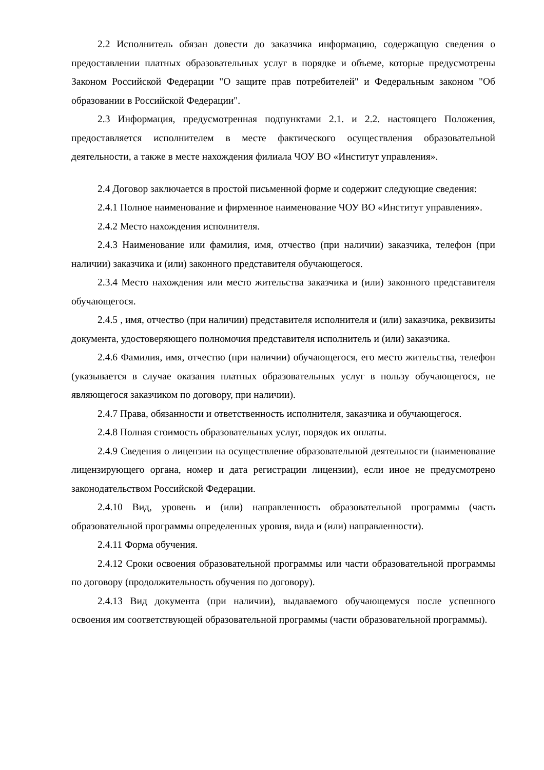2.2 Исполнитель обязан довести до заказчика информацию, содержащую сведения о предоставлении платных образовательных услуг в порядке и объеме, которые предусмотрены Законом Российской Федерации "О защите прав потребителей" и Федеральным законом "Об образовании в Российской Федерации".
2.3 Информация, предусмотренная подпунктами 2.1. и 2.2. настоящего Положения, предоставляется исполнителем в месте фактического осуществления образовательной деятельности, а также в месте нахождения филиала ЧОУ ВО «Институт управления».
2.4 Договор заключается в простой письменной форме и содержит следующие сведения:
2.4.1 Полное наименование и фирменное наименование ЧОУ ВО «Институт управления».
2.4.2 Место нахождения исполнителя.
2.4.3 Наименование или фамилия, имя, отчество (при наличии) заказчика, телефон (при наличии) заказчика и (или) законного представителя обучающегося.
2.3.4 Место нахождения или место жительства заказчика и (или) законного представителя обучающегося.
2.4.5 , имя, отчество (при наличии) представителя исполнителя и (или) заказчика, реквизиты документа, удостоверяющего полномочия представителя исполнитель и (или) заказчика.
2.4.6 Фамилия, имя, отчество (при наличии) обучающегося, его место жительства, телефон (указывается в случае оказания платных образовательных услуг в пользу обучающегося, не являющегося заказчиком по договору, при наличии).
2.4.7 Права, обязанности и ответственность исполнителя, заказчика и обучающегося.
2.4.8 Полная стоимость образовательных услуг, порядок их оплаты.
2.4.9 Сведения о лицензии на осуществление образовательной деятельности (наименование лицензирующего органа, номер и дата регистрации лицензии), если иное не предусмотрено законодательством Российской Федерации.
2.4.10 Вид, уровень и (или) направленность образовательной программы (часть образовательной программы определенных уровня, вида и (или) направленности).
2.4.11 Форма обучения.
2.4.12 Сроки освоения образовательной программы или части образовательной программы по договору (продолжительность обучения по договору).
2.4.13 Вид документа (при наличии), выдаваемого обучающемуся после успешного освоения им соответствующей образовательной программы (части образовательной программы).